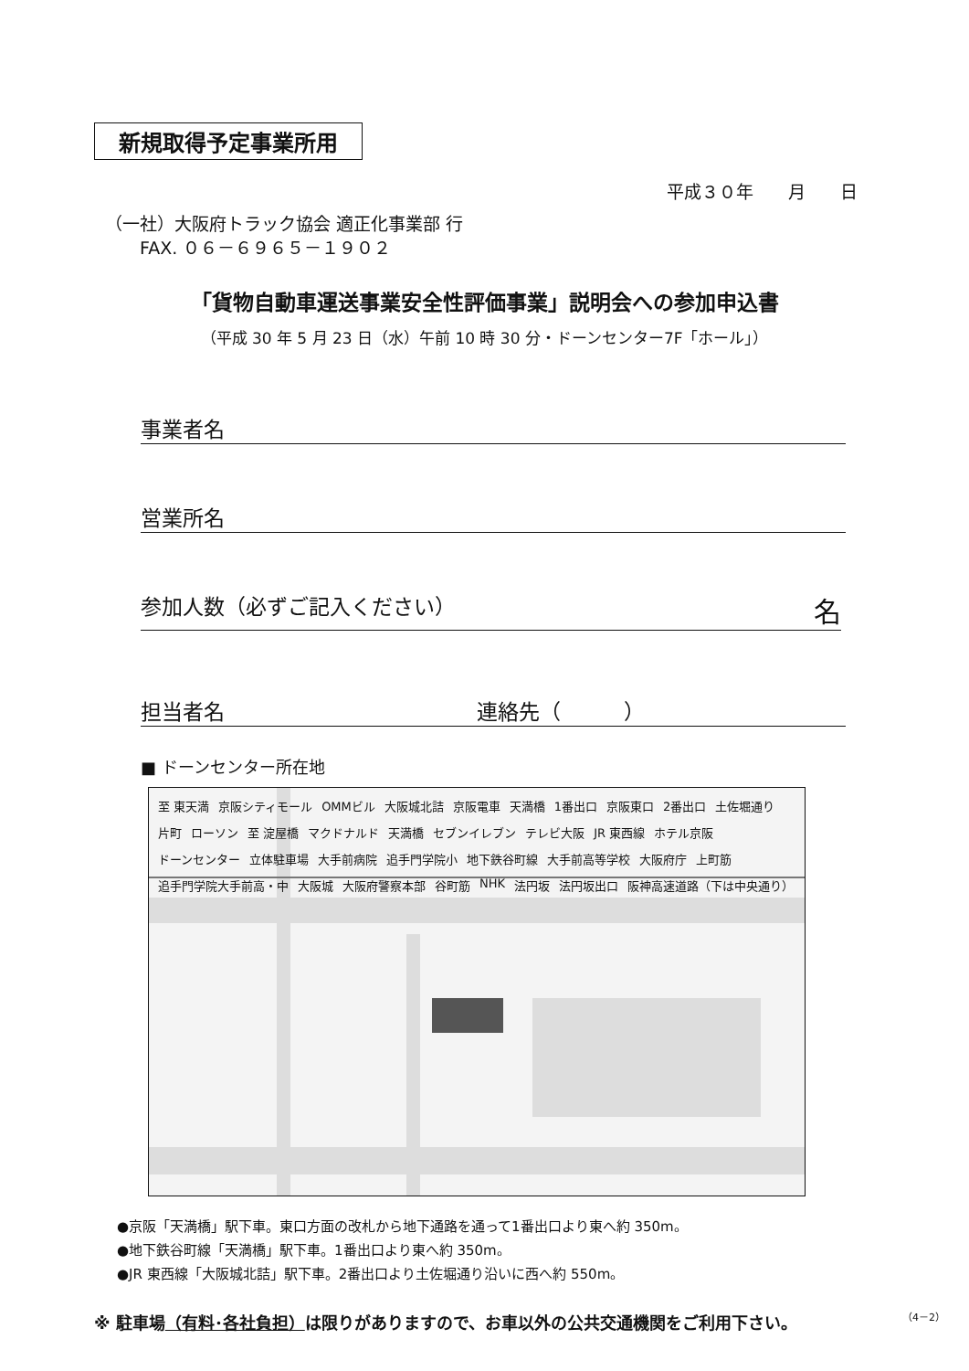新規取得予定事業所用
平成３０年　　月　　日
（一社）大阪府トラック協会 適正化事業部 行
　　FAX. ０６－６９６５－１９０２
「貨物自動車運送事業安全性評価事業」説明会への参加申込書
（平成 30 年 5 月 23 日（水）午前 10 時 30 分・ドーンセンター7F「ホール」）
事業者名
営業所名
参加人数（必ずご記入ください） 名
担当者名 連絡先（　　　）
■ ドーンセンター所在地
至 東天満 京阪シティモール OMMビル 大阪城北詰 京阪電車 天満橋 1番出口 京阪東口 2番出口 土佐堀通り 片町 ローソン 至 淀屋橋 マクドナルド 天満橋 セブンイレブン テレビ大阪 JR 東西線 ホテル京阪 ドーンセンター 立体駐車場 大手前病院 追手門学院小 地下鉄谷町線 大手前高等学校 大阪府庁 上町筋 追手門学院大手前高・中 大阪城 大阪府警察本部 谷町筋 NHK 法円坂 法円坂出口 阪神高速道路（下は中央通り）
●京阪「天満橋」駅下車。東口方面の改札から地下通路を通って1番出口より東へ約 350m。
●地下鉄谷町線「天満橋」駅下車。1番出口より東へ約 350m。
●JR 東西線「大阪城北詰」駅下車。2番出口より土佐堀通り沿いに西へ約 550m。
※ 駐車場（有料･各社負担）は限りがありますので、お車以外の公共交通機関をご利用下さい。
（4－2）